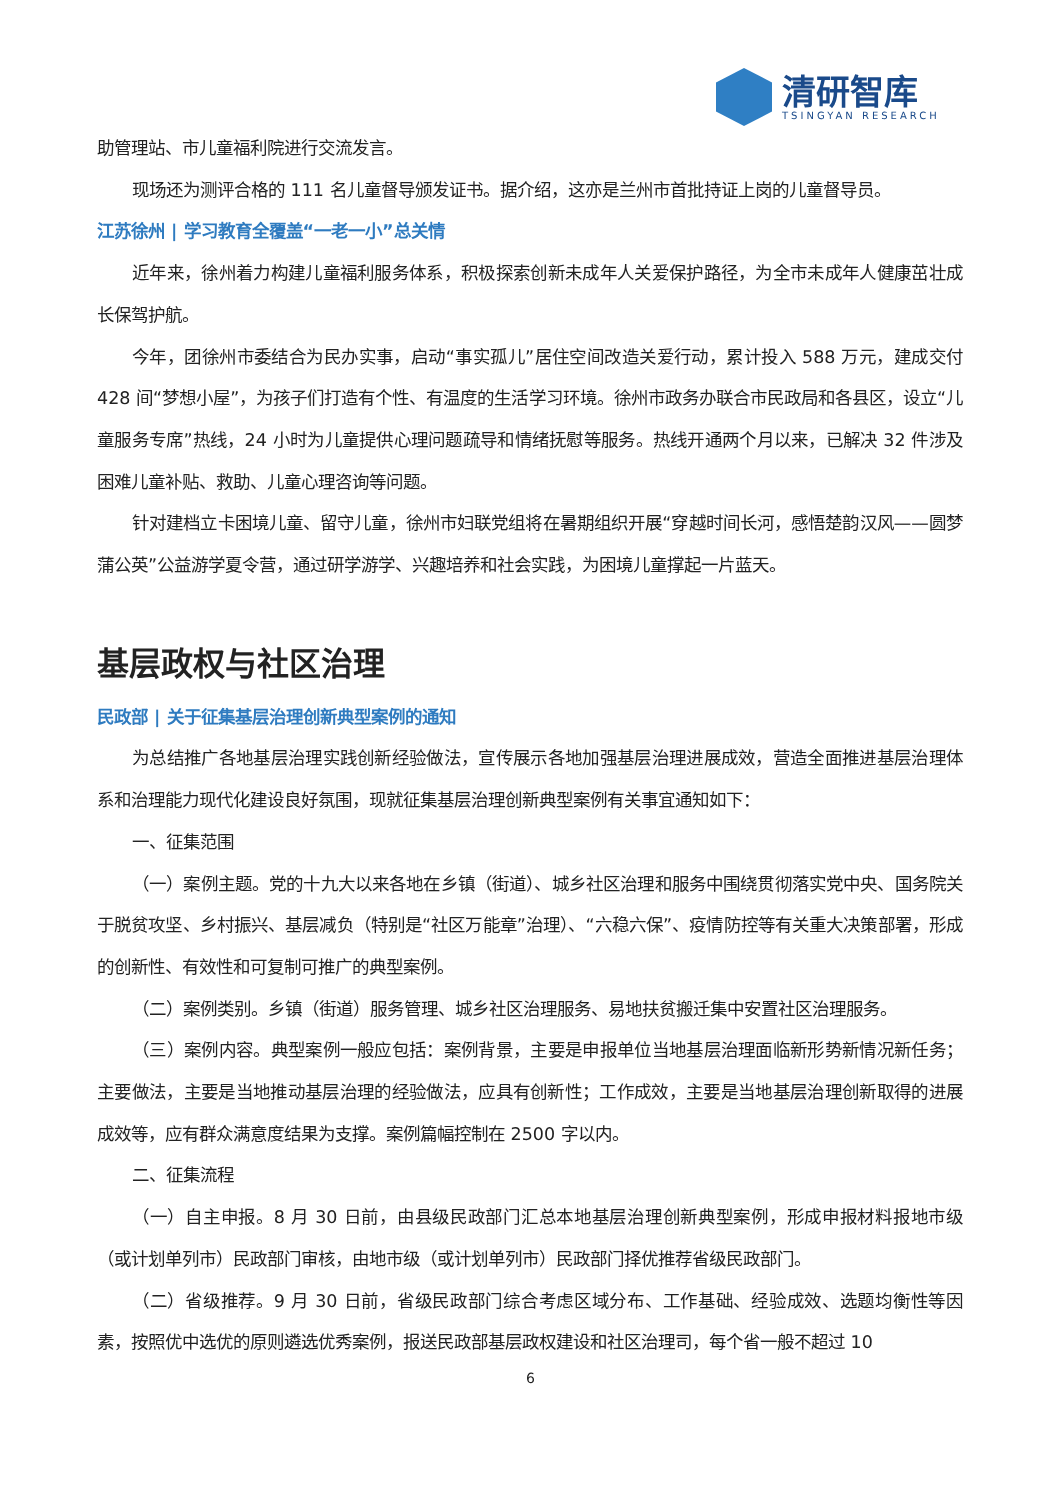清研智库
TSINGYAN RESEARCH
助管理站、市儿童福利院进行交流发言。
现场还为测评合格的 111 名儿童督导颁发证书。据介绍，这亦是兰州市首批持证上岗的儿童督导员。
江苏徐州 | 学习教育全覆盖“一老一小”总关情
近年来，徐州着力构建儿童福利服务体系，积极探索创新未成年人关爱保护路径，为全市未成年人健康茁壮成长保驾护航。
今年，团徐州市委结合为民办实事，启动“事实孤儿”居住空间改造关爱行动，累计投入 588 万元，建成交付 428 间“梦想小屋”，为孩子们打造有个性、有温度的生活学习环境。徐州市政务办联合市民政局和各县区，设立“儿童服务专席”热线，24 小时为儿童提供心理问题疏导和情绪抚慰等服务。热线开通两个月以来，已解决 32 件涉及困难儿童补贴、救助、儿童心理咨询等问题。
针对建档立卡困境儿童、留守儿童，徐州市妇联党组将在暑期组织开展“穿越时间长河，感悟楚韵汉风——圆梦蒲公英”公益游学夏令营，通过研学游学、兴趣培养和社会实践，为困境儿童撑起一片蓝天。
基层政权与社区治理
民政部 | 关于征集基层治理创新典型案例的通知
为总结推广各地基层治理实践创新经验做法，宣传展示各地加强基层治理进展成效，营造全面推进基层治理体系和治理能力现代化建设良好氛围，现就征集基层治理创新典型案例有关事宜通知如下：
一、征集范围
（一）案例主题。党的十九大以来各地在乡镇（街道）、城乡社区治理和服务中围绕贯彻落实党中央、国务院关于脱贫攻坚、乡村振兴、基层减负（特别是“社区万能章”治理）、“六稳六保”、疫情防控等有关重大决策部署，形成的创新性、有效性和可复制可推广的典型案例。
（二）案例类别。乡镇（街道）服务管理、城乡社区治理服务、易地扶贫搬迁集中安置社区治理服务。
（三）案例内容。典型案例一般应包括：案例背景，主要是申报单位当地基层治理面临新形势新情况新任务；主要做法，主要是当地推动基层治理的经验做法，应具有创新性；工作成效，主要是当地基层治理创新取得的进展成效等，应有群众满意度结果为支撑。案例篇幅控制在 2500 字以内。
二、征集流程
（一）自主申报。8 月 30 日前，由县级民政部门汇总本地基层治理创新典型案例，形成申报材料报地市级（或计划单列市）民政部门审核，由地市级（或计划单列市）民政部门择优推荐省级民政部门。
（二）省级推荐。9 月 30 日前，省级民政部门综合考虑区域分布、工作基础、经验成效、选题均衡性等因素，按照优中选优的原则遴选优秀案例，报送民政部基层政权建设和社区治理司，每个省一般不超过 10
6